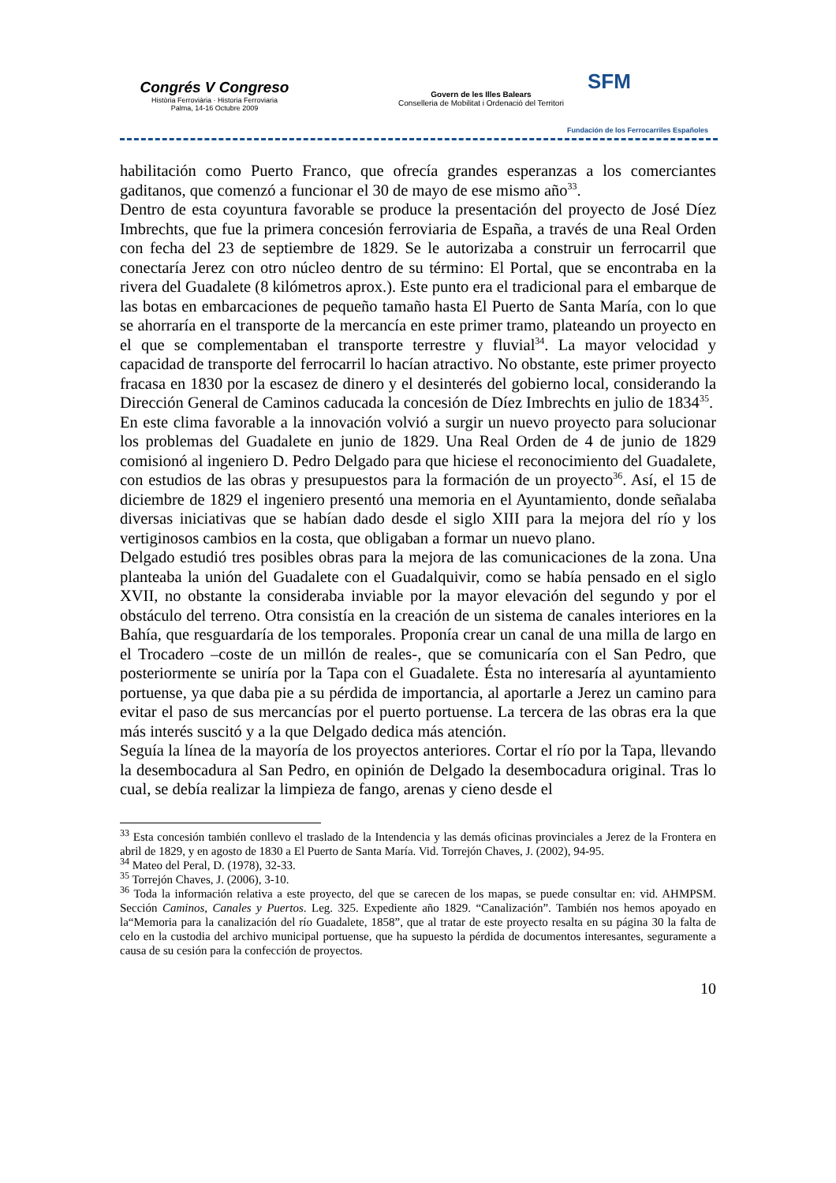Congrés V Congreso
Història Ferroviària · Historia Ferroviaria
Palma, 14-16 Octubre 2009
Govern de les Illes Balears
Conselleria de Mobilitat i Ordenació del Territori
SFM
Fundación de los Ferrocarriles Españoles
habilitación como Puerto Franco, que ofrecía grandes esperanzas a los comerciantes gaditanos, que comenzó a funcionar el 30 de mayo de ese mismo año<sup>33</sup>.
Dentro de esta coyuntura favorable se produce la presentación del proyecto de José Díez Imbrechts, que fue la primera concesión ferroviaria de España, a través de una Real Orden con fecha del 23 de septiembre de 1829. Se le autorizaba a construir un ferrocarril que conectaría Jerez con otro núcleo dentro de su término: El Portal, que se encontraba en la rivera del Guadalete (8 kilómetros aprox.). Este punto era el tradicional para el embarque de las botas en embarcaciones de pequeño tamaño hasta El Puerto de Santa María, con lo que se ahorraría en el transporte de la mercancía en este primer tramo, plateando un proyecto en el que se complementaban el transporte terrestre y fluvial<sup>34</sup>. La mayor velocidad y capacidad de transporte del ferrocarril lo hacían atractivo. No obstante, este primer proyecto fracasa en 1830 por la escasez de dinero y el desinterés del gobierno local, considerando la Dirección General de Caminos caducada la concesión de Díez Imbrechts en julio de 1834<sup>35</sup>.
En este clima favorable a la innovación volvió a surgir un nuevo proyecto para solucionar los problemas del Guadalete en junio de 1829. Una Real Orden de 4 de junio de 1829 comisionó al ingeniero D. Pedro Delgado para que hiciese el reconocimiento del Guadalete, con estudios de las obras y presupuestos para la formación de un proyecto<sup>36</sup>. Así, el 15 de diciembre de 1829 el ingeniero presentó una memoria en el Ayuntamiento, donde señalaba diversas iniciativas que se habían dado desde el siglo XIII para la mejora del río y los vertiginosos cambios en la costa, que obligaban a formar un nuevo plano.
Delgado estudió tres posibles obras para la mejora de las comunicaciones de la zona. Una planteaba la unión del Guadalete con el Guadalquivir, como se había pensado en el siglo XVII, no obstante la consideraba inviable por la mayor elevación del segundo y por el obstáculo del terreno. Otra consistía en la creación de un sistema de canales interiores en la Bahía, que resguardaría de los temporales. Proponía crear un canal de una milla de largo en el Trocadero –coste de un millón de reales-, que se comunicaría con el San Pedro, que posteriormente se uniría por la Tapa con el Guadalete. Ésta no interesaría al ayuntamiento portuense, ya que daba pie a su pérdida de importancia, al aportarle a Jerez un camino para evitar el paso de sus mercancías por el puerto portuense. La tercera de las obras era la que más interés suscitó y a la que Delgado dedica más atención.
Seguía la línea de la mayoría de los proyectos anteriores. Cortar el río por la Tapa, llevando la desembocadura al San Pedro, en opinión de Delgado la desembocadura original. Tras lo cual, se debía realizar la limpieza de fango, arenas y cieno desde el
<sup>33</sup> Esta concesión también conllevo el traslado de la Intendencia y las demás oficinas provinciales a Jerez de la Frontera en abril de 1829, y en agosto de 1830 a El Puerto de Santa María. Vid. Torrejón Chaves, J. (2002), 94-95.
<sup>34</sup> Mateo del Peral, D. (1978), 32-33.
<sup>35</sup> Torrejón Chaves, J. (2006), 3-10.
<sup>36</sup> Toda la información relativa a este proyecto, del que se carecen de los mapas, se puede consultar en: vid. AHMPSM. Sección Caminos, Canales y Puertos. Leg. 325. Expediente año 1829. “Canalización”. También nos hemos apoyado en la“Memoria para la canalización del río Guadalete, 1858”, que al tratar de este proyecto resalta en su página 30 la falta de celo en la custodia del archivo municipal portuense, que ha supuesto la pérdida de documentos interesantes, seguramente a causa de su cesión para la confección de proyectos.
10